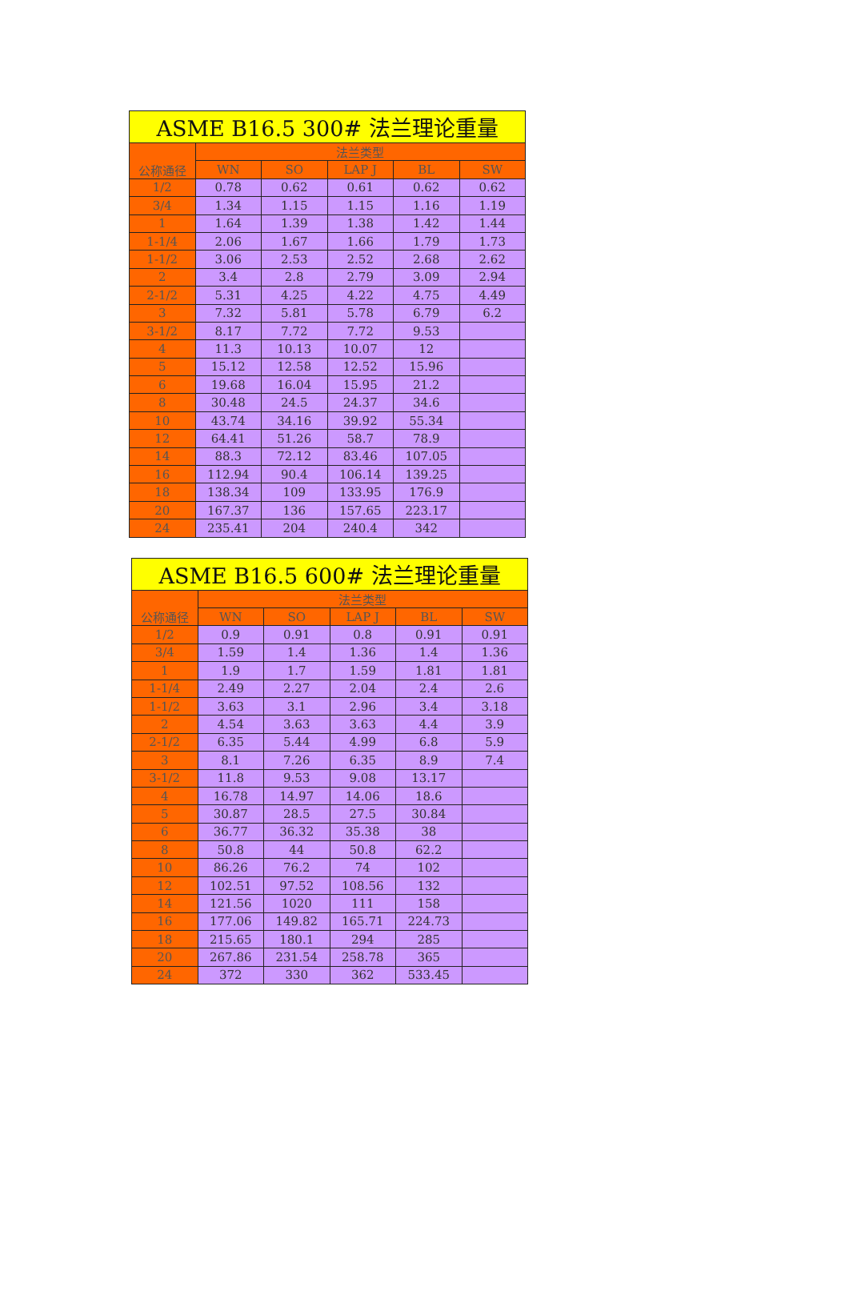| ASME B16.5 300# 法兰理论重量 | | | | | |
| --- | --- | --- | --- | --- | --- |
| 公称通径 | 法兰类型 | | | | |
| | WN | SO | LAP J | BL | SW |
| 1/2 | 0.78 | 0.62 | 0.61 | 0.62 | 0.62 |
| 3/4 | 1.34 | 1.15 | 1.15 | 1.16 | 1.19 |
| 1 | 1.64 | 1.39 | 1.38 | 1.42 | 1.44 |
| 1-1/4 | 2.06 | 1.67 | 1.66 | 1.79 | 1.73 |
| 1-1/2 | 3.06 | 2.53 | 2.52 | 2.68 | 2.62 |
| 2 | 3.4 | 2.8 | 2.79 | 3.09 | 2.94 |
| 2-1/2 | 5.31 | 4.25 | 4.22 | 4.75 | 4.49 |
| 3 | 7.32 | 5.81 | 5.78 | 6.79 | 6.2 |
| 3-1/2 | 8.17 | 7.72 | 7.72 | 9.53 | |
| 4 | 11.3 | 10.13 | 10.07 | 12 | |
| 5 | 15.12 | 12.58 | 12.52 | 15.96 | |
| 6 | 19.68 | 16.04 | 15.95 | 21.2 | |
| 8 | 30.48 | 24.5 | 24.37 | 34.6 | |
| 10 | 43.74 | 34.16 | 39.92 | 55.34 | |
| 12 | 64.41 | 51.26 | 58.7 | 78.9 | |
| 14 | 88.3 | 72.12 | 83.46 | 107.05 | |
| 16 | 112.94 | 90.4 | 106.14 | 139.25 | |
| 18 | 138.34 | 109 | 133.95 | 176.9 | |
| 20 | 167.37 | 136 | 157.65 | 223.17 | |
| 24 | 235.41 | 204 | 240.4 | 342 | |
| ASME B16.5 600# 法兰理论重量 | | | | | |
| --- | --- | --- | --- | --- | --- |
| 公称通径 | 法兰类型 | | | | |
| | WN | SO | LAP J | BL | SW |
| 1/2 | 0.9 | 0.91 | 0.8 | 0.91 | 0.91 |
| 3/4 | 1.59 | 1.4 | 1.36 | 1.4 | 1.36 |
| 1 | 1.9 | 1.7 | 1.59 | 1.81 | 1.81 |
| 1-1/4 | 2.49 | 2.27 | 2.04 | 2.4 | 2.6 |
| 1-1/2 | 3.63 | 3.1 | 2.96 | 3.4 | 3.18 |
| 2 | 4.54 | 3.63 | 3.63 | 4.4 | 3.9 |
| 2-1/2 | 6.35 | 5.44 | 4.99 | 6.8 | 5.9 |
| 3 | 8.1 | 7.26 | 6.35 | 8.9 | 7.4 |
| 3-1/2 | 11.8 | 9.53 | 9.08 | 13.17 | |
| 4 | 16.78 | 14.97 | 14.06 | 18.6 | |
| 5 | 30.87 | 28.5 | 27.5 | 30.84 | |
| 6 | 36.77 | 36.32 | 35.38 | 38 | |
| 8 | 50.8 | 44 | 50.8 | 62.2 | |
| 10 | 86.26 | 76.2 | 74 | 102 | |
| 12 | 102.51 | 97.52 | 108.56 | 132 | |
| 14 | 121.56 | 1020 | 111 | 158 | |
| 16 | 177.06 | 149.82 | 165.71 | 224.73 | |
| 18 | 215.65 | 180.1 | 294 | 285 | |
| 20 | 267.86 | 231.54 | 258.78 | 365 | |
| 24 | 372 | 330 | 362 | 533.45 | |